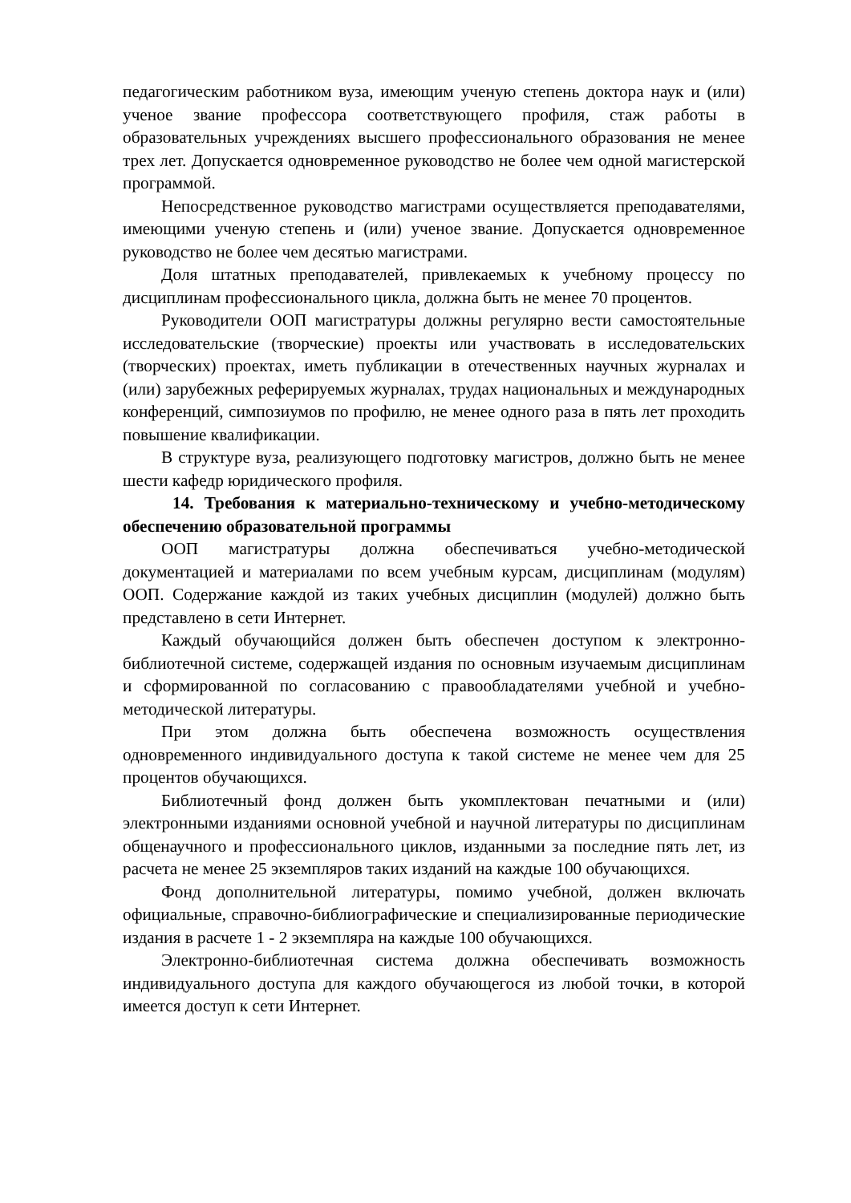педагогическим работником вуза, имеющим ученую степень доктора наук и (или) ученое звание профессора соответствующего профиля, стаж работы в образовательных учреждениях высшего профессионального образования не менее трех лет. Допускается одновременное руководство не более чем одной магистерской программой.
Непосредственное руководство магистрами осуществляется преподавателями, имеющими ученую степень и (или) ученое звание. Допускается одновременное руководство не более чем десятью магистрами.
Доля штатных преподавателей, привлекаемых к учебному процессу по дисциплинам профессионального цикла, должна быть не менее 70 процентов.
Руководители ООП магистратуры должны регулярно вести самостоятельные исследовательские (творческие) проекты или участвовать в исследовательских (творческих) проектах, иметь публикации в отечественных научных журналах и (или) зарубежных реферируемых журналах, трудах национальных и международных конференций, симпозиумов по профилю, не менее одного раза в пять лет проходить повышение квалификации.
В структуре вуза, реализующего подготовку магистров, должно быть не менее шести кафедр юридического профиля.
14. Требования к материально-техническому и учебно-методическому обеспечению образовательной программы
ООП магистратуры должна обеспечиваться учебно-методической документацией и материалами по всем учебным курсам, дисциплинам (модулям) ООП. Содержание каждой из таких учебных дисциплин (модулей) должно быть представлено в сети Интернет.
Каждый обучающийся должен быть обеспечен доступом к электронно-библиотечной системе, содержащей издания по основным изучаемым дисциплинам и сформированной по согласованию с правообладателями учебной и учебно-методической литературы.
При этом должна быть обеспечена возможность осуществления одновременного индивидуального доступа к такой системе не менее чем для 25 процентов обучающихся.
Библиотечный фонд должен быть укомплектован печатными и (или) электронными изданиями основной учебной и научной литературы по дисциплинам общенаучного и профессионального циклов, изданными за последние пять лет, из расчета не менее 25 экземпляров таких изданий на каждые 100 обучающихся.
Фонд дополнительной литературы, помимо учебной, должен включать официальные, справочно-библиографические и специализированные периодические издания в расчете 1 - 2 экземпляра на каждые 100 обучающихся.
Электронно-библиотечная система должна обеспечивать возможность индивидуального доступа для каждого обучающегося из любой точки, в которой имеется доступ к сети Интернет.